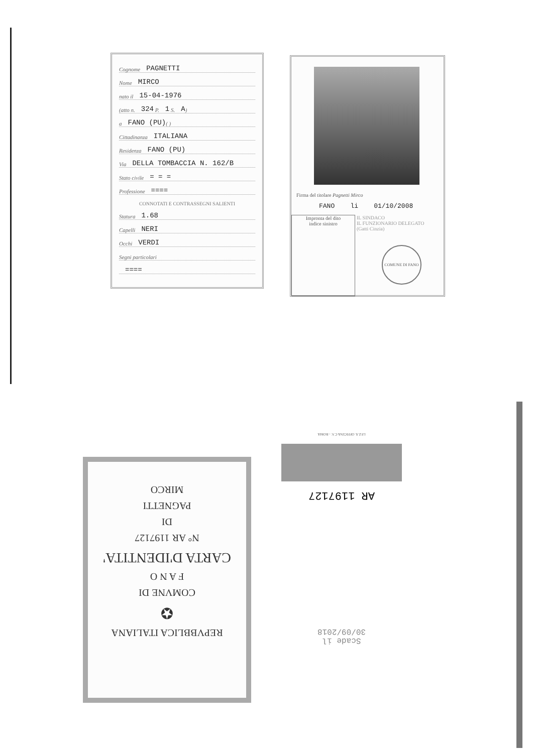Cognome PAGNETTI
Nome MIRCO
nato il 15-04-1976
(atto n. 324 P. 1 S. A)
a FANO (PU) ( )
Cittadinanza ITALIANA
Residenza FANO (PU)
Via DELLA TOMBACCIA N. 162/B
Stato civile = = =
Professione ====
CONNOTATI E CONTRASSEGNI SALIENTI
Statura 1.68
Capelli NERI
Occhi VERDI
Segni particolari
====
Firma del titolare Pagnetti Mirco
FANO li 01/10/2008
Impronta del dito
indice sinistro
IL SINDACO
IL FUNZIONARIO DELEGATO
(Gatti Cinzia)
COMUNE DI FANO
REPVBBLICA ITALIANA
✪
COMVNE DI
F A N O
CARTA D'IDENTITA'
N° AR 1197127
DI
PAGNETTI
MIRCO
Scade il
30/09/2018
AR 1197127
I.P.Z.S. OFFICINA C.V. - ROMA